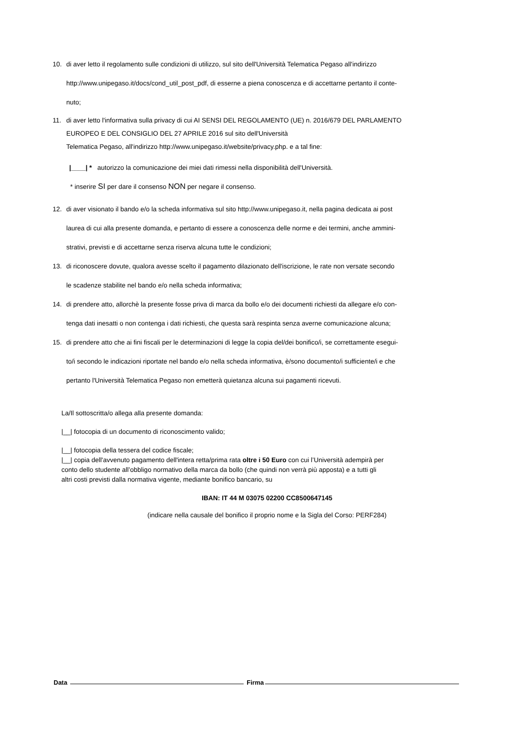10. di aver letto il regolamento sulle condizioni di utilizzo, sul sito dell'Università Telematica Pegaso all'indirizzo
http://www.unipegaso.it/docs/cond_util_post_pdf, di esserne a piena conoscenza e di accettarne pertanto il conte-
nuto;
11. di aver letto l'informativa sulla privacy di cui AI SENSI DEL REGOLAMENTO (UE) n. 2016/679 DEL PARLAMENTO
EUROPEO E DEL CONSIGLIO DEL 27 APRILE 2016 sul sito dell'Università
Telematica Pegaso, all'indirizzo http://www.unipegaso.it/website/privacy.php. e a tal fine:
|____| * autorizzo la comunicazione dei miei dati rimessi nella disponibilità dell'Università.
* inserire SI per dare il consenso NON per negare il consenso.
12. di aver visionato il bando e/o la scheda informativa sul sito http://www.unipegaso.it, nella pagina dedicata ai post
laurea di cui alla presente domanda, e pertanto di essere a conoscenza delle norme e dei termini, anche ammini-
strativi, previsti e di accettarne senza riserva alcuna tutte le condizioni;
13. di riconoscere dovute, qualora avesse scelto il pagamento dilazionato dell'iscrizione, le rate non versate secondo
le scadenze stabilite nel bando e/o nella scheda informativa;
14. di prendere atto, allorchè la presente fosse priva di marca da bollo e/o dei documenti richiesti da allegare e/o con-
tenga dati inesatti o non contenga i dati richiesti, che questa sarà respinta senza averne comunicazione alcuna;
15. di prendere atto che ai fini fiscali per le determinazioni di legge la copia del/dei bonifico/i, se correttamente esegui-
to/i secondo le indicazioni riportate nel bando e/o nella scheda informativa, è/sono documento/i sufficiente/i e che
pertanto l'Università Telematica Pegaso non emetterà quietanza alcuna sui pagamenti ricevuti.
La/Il sottoscritta/o allega alla presente domanda:
|__| fotocopia di un documento di riconoscimento valido;
|__| fotocopia della tessera del codice fiscale;
|__| copia dell'avvenuto pagamento dell'intera retta/prima rata oltre i 50 Euro con cui l’Università adempirà per
conto dello studente all’obbligo normativo della marca da bollo (che quindi non verrà più apposta) e a tutti gli
altri costi previsti dalla normativa vigente, mediante bonifico bancario, su
IBAN: IT 44 M 03075 02200 CC8500647145
(indicare nella causale del bonifico il proprio nome e la Sigla del Corso: PERF284)
Data Firma